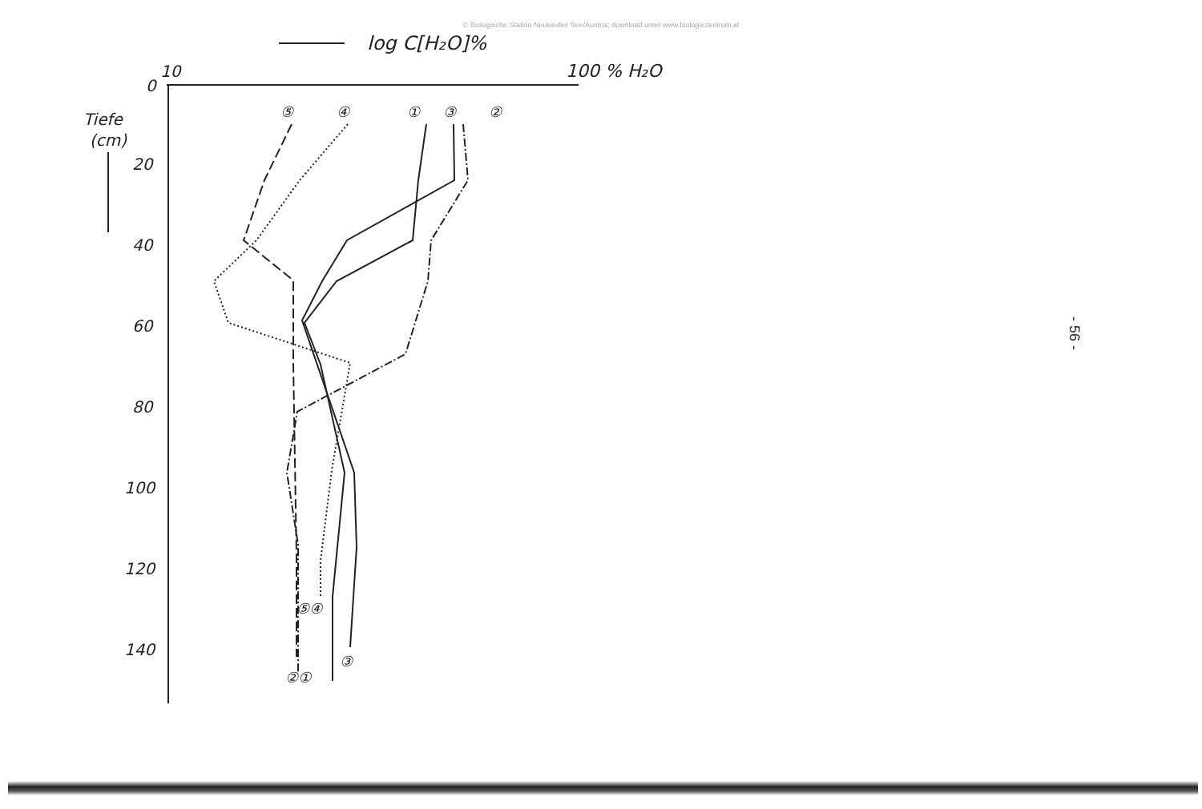© Biologische Station Neusiedler See/Austria; download unter www.biologiezentrum.at
log C[H₂O]%
10
100 % H₂O
0
Tiefe
(cm)
20
40
60
80
100
120
140
⑤
④
①
③
②
⑤④
③
②①
- 56 -